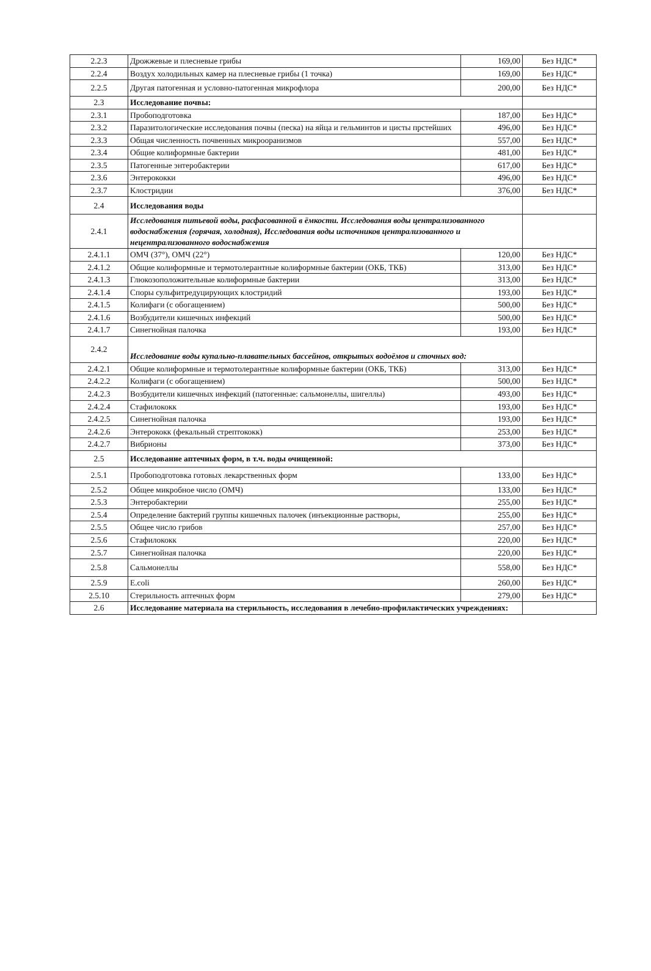| 2.2.3 | Дрожжевые и плесневые грибы | 169,00 | Без НДС* |
| 2.2.4 | Воздух холодильных камер на плесневые грибы (1 точка) | 169,00 | Без НДС* |
| 2.2.5 | Другая патогенная и условно-патогенная микрофлора | 200,00 | Без НДС* |
| 2.3 | Исследование почвы: | | |
| 2.3.1 | Пробоподготовка | 187,00 | Без НДС* |
| 2.3.2 | Паразитологические исследования почвы (песка) на яйца и гельминтов и цисты прстейших | 496,00 | Без НДС* |
| 2.3.3 | Общая численность почвенных микрооранизмов | 557,00 | Без НДС* |
| 2.3.4 | Общие колиформные бактерии | 481,00 | Без НДС* |
| 2.3.5 | Патогенные энтеробактерии | 617,00 | Без НДС* |
| 2.3.6 | Энтерококки | 496,00 | Без НДС* |
| 2.3.7 | Клостридии | 376,00 | Без НДС* |
| 2.4 | Исследования воды | | |
| 2.4.1 | Исследования питьевой воды, расфасованной в ёмкости. Исследования воды централизованного водоснабжения (горячая, холодная), Исследования воды источников централизованного и нецентрализованного водоснабжения | | |
| 2.4.1.1 | ОМЧ (37°), ОМЧ (22°) | 120,00 | Без НДС* |
| 2.4.1.2 | Общие колиформные и термотолерантные колиформные бактерии (ОКБ, ТКБ) | 313,00 | Без НДС* |
| 2.4.1.3 | Глюкозоположительные колиформные бактерии | 313,00 | Без НДС* |
| 2.4.1.4 | Споры сульфитредуцирующих клостридий | 193,00 | Без НДС* |
| 2.4.1.5 | Колифаги (с обогащением) | 500,00 | Без НДС* |
| 2.4.1.6 | Возбудители кишечных инфекций | 500,00 | Без НДС* |
| 2.4.1.7 | Синегнойная палочка | 193,00 | Без НДС* |
| 2.4.2 | Исследование воды купально-плавательных бассейнов, открытых водоёмов и сточных вод: | | |
| 2.4.2.1 | Общие колиформные и термотолерантные колиформные бактерии (ОКБ, ТКБ) | 313,00 | Без НДС* |
| 2.4.2.2 | Колифаги (с обогащением) | 500,00 | Без НДС* |
| 2.4.2.3 | Возбудители кишечных инфекций (патогенные: сальмонеллы, шигеллы) | 493,00 | Без НДС* |
| 2.4.2.4 | Стафилококк | 193,00 | Без НДС* |
| 2.4.2.5 | Синегнойная палочка | 193,00 | Без НДС* |
| 2.4.2.6 | Энтерококк (фекальный стрептококк) | 253,00 | Без НДС* |
| 2.4.2.7 | Вибрионы | 373,00 | Без НДС* |
| 2.5 | Исследование аптечных форм, в т.ч. воды очищенной: | | |
| 2.5.1 | Пробоподготовка готовых лекарственных форм | 133,00 | Без НДС* |
| 2.5.2 | Общее микробное число (ОМЧ) | 133,00 | Без НДС* |
| 2.5.3 | Энтеробактерии | 255,00 | Без НДС* |
| 2.5.4 | Определение бактерий группы кишечных палочек (инъекционные растворы, | 255,00 | Без НДС* |
| 2.5.5 | Общее число грибов | 257,00 | Без НДС* |
| 2.5.6 | Стафилококк | 220,00 | Без НДС* |
| 2.5.7 | Синегнойная палочка | 220,00 | Без НДС* |
| 2.5.8 | Сальмонеллы | 558,00 | Без НДС* |
| 2.5.9 | E.coli | 260,00 | Без НДС* |
| 2.5.10 | Стерильность аптечных форм | 279,00 | Без НДС* |
| 2.6 | Исследование материала на стерильность, исследования в лечебно-профилактических учреждениях: | | |